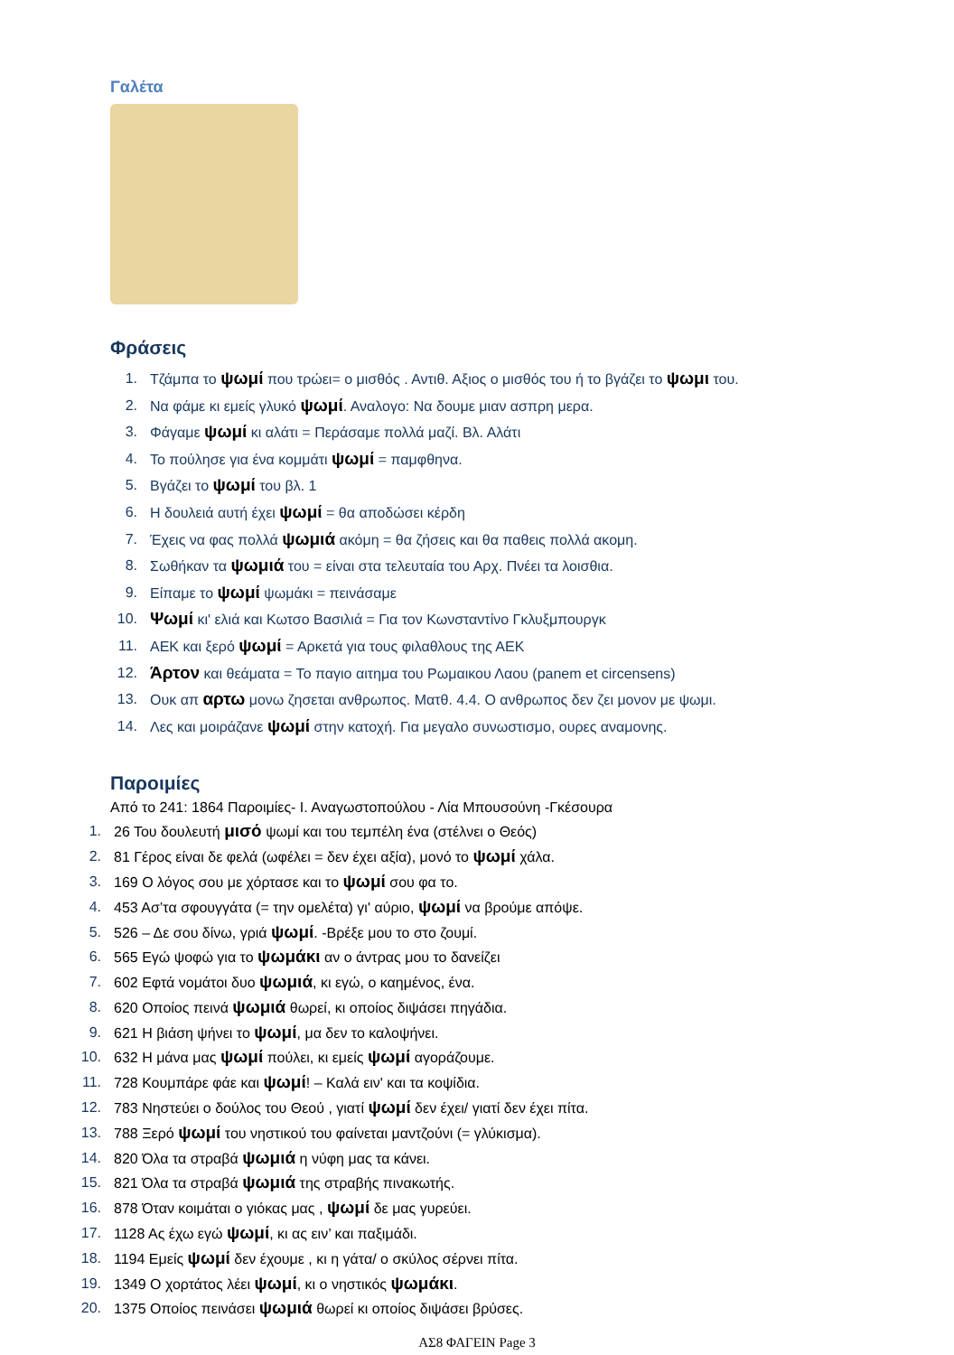Γαλέτα
Φράσεις
1. Τζάμπα το ψωμί που τρώει= ο μισθός . Αντιθ. Αξιος ο μισθός του ή το βγάζει το ψωμι του.
2. Να φάμε κι εμείς γλυκό ψωμί. Αναλογο: Να δουμε μιαν ασπρη μερα.
3. Φάγαμε ψωμί κι αλάτι = Περάσαμε πολλά μαζί. Βλ. Αλάτι
4. Το πούλησε για ένα κομμάτι ψωμί = παμφθηνα.
5. Βγάζει το ψωμί του βλ. 1
6. Η δουλειά αυτή έχει ψωμί = θα αποδώσει κέρδη
7. Έχεις να φας πολλά ψωμιά ακόμη = θα ζήσεις και θα παθεις πολλά ακομη.
8. Σωθήκαν τα ψωμιά του = είναι στα τελευταία του Αρχ. Πνέει τα λοισθια.
9. Είπαμε το ψωμί ψωμάκι = πεινάσαμε
10. Ψωμί κι' ελιά και Κωτσο Βασιλιά = Για τον Κωνσταντίνο Γκλυξμπουργκ
11. ΑΕΚ και ξερό ψωμί = Αρκετά για τους φιλαθλους της ΑΕΚ
12. Άρτον και θεάματα = Το παγιο αιτημα του Ρωμαικου Λαου (panem et circensens)
13. Ουκ απ αρτω μονω ζησεται ανθρωπος. Ματθ. 4.4. Ο ανθρωπος δεν ζει μονον με ψωμι.
14. Λες και μοιράζανε ψωμί στην κατοχή. Για μεγαλο συνωστισμο, ουρες αναμονης.
Παροιμίες
Από το 241: 1864 Παροιμίες- Ι. Αναγωστοπούλου - Λία Μπουσούνη -Γκέσουρα
1. 26 Του δουλευτή μισό ψωμί και του τεμπέλη ένα (στέλνει ο Θεός)
2. 81 Γέρος είναι δε φελά (ωφέλει = δεν έχει αξία), μονό το ψωμί χάλα.
3. 169 Ο λόγος σου με χόρτασε και το ψωμί σου φα το.
4. 453 Ασ’τα σφουγγάτα (= την ομελέτα) γι' αύριο, ψωμί να βρούμε απόψε.
5. 526 – Δε σου δίνω, γριά ψωμί. -Βρέξε μου το στο ζουμί.
6. 565 Εγώ ψοφώ για το ψωμάκι αν ο άντρας μου το δανείζει
7. 602 Εφτά νομάτοι δυο ψωμιά, κι εγώ, ο καημένος, ένα.
8. 620 Οποίος πεινά ψωμιά θωρεί, κι οποίος διψάσει πηγάδια.
9. 621 Η βιάση ψήνει το ψωμί, μα δεν το καλοψήνει.
10. 632 Η μάνα μας ψωμί πούλει, κι εμείς ψωμί αγοράζουμε.
11. 728 Κουμπάρε φάε και ψωμί! – Καλά ειν' και τα κοψίδια.
12. 783 Νηστεύει ο δούλος του Θεού , γιατί ψωμί δεν έχει/ γιατί δεν έχει πίτα.
13. 788 Ξερό ψωμί του νηστικού του φαίνεται μαντζούνι (= γλύκισμα).
14. 820 Όλα τα στραβά ψωμιά η νύφη μας τα κάνει.
15. 821 Όλα τα στραβά ψωμιά της στραβής πινακωτής.
16. 878 Όταν κοιμάται ο γιόκας μας , ψωμί δε μας γυρεύει.
17. 1128 Ας έχω εγώ ψωμί, κι ας ειν’ και παξιμάδι.
18. 1194 Εμείς ψωμί δεν έχουμε , κι η γάτα/ ο σκύλος σέρνει πίτα.
19. 1349 Ο χορτάτος λέει ψωμί, κι ο νηστικός ψωμάκι.
20. 1375 Οποίος πεινάσει ψωμιά θωρεί κι οποίος διψάσει βρύσες.
ΑΣ8 ΦΑΓΕΙΝ Page 3